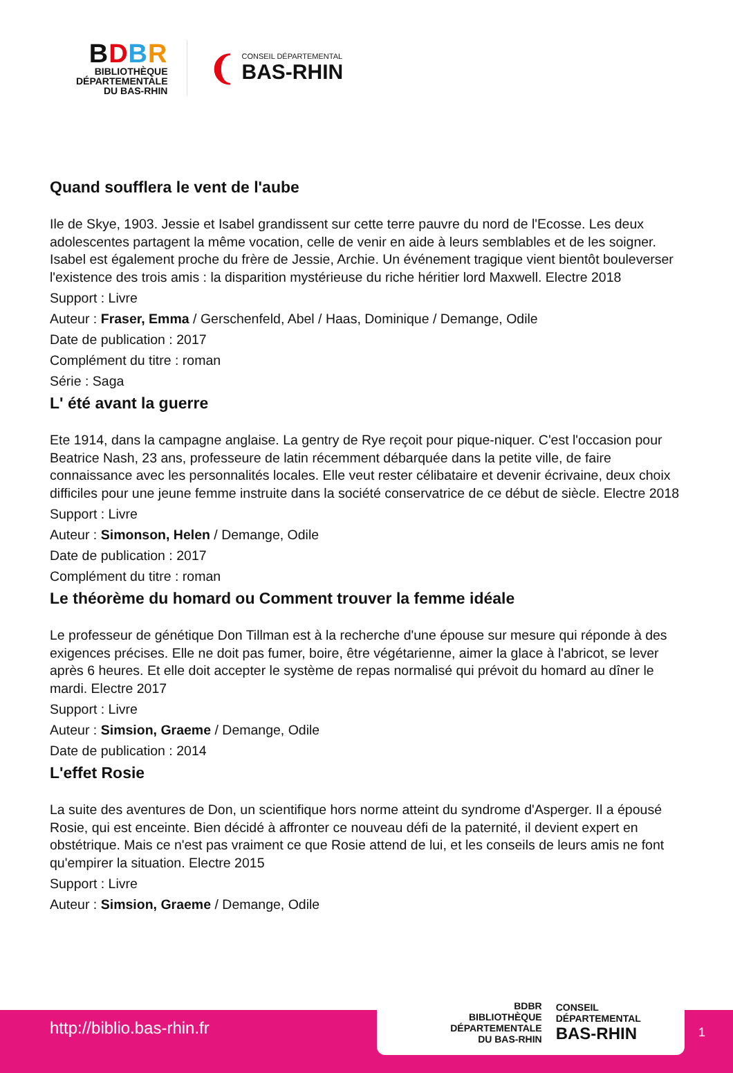BDBR
BIBLIOTHÈQUE
DÉPARTEMENTALE
DU BAS-RHIN
❨
CONSEIL DÉPARTEMENTAL
BAS-RHIN
Quand soufflera le vent de l'aube
Ile de Skye, 1903. Jessie et Isabel grandissent sur cette terre pauvre du nord de l'Ecosse. Les deux adolescentes partagent la même vocation, celle de venir en aide à leurs semblables et de les soigner. Isabel est également proche du frère de Jessie, Archie. Un événement tragique vient bientôt bouleverser l'existence des trois amis : la disparition mystérieuse du riche héritier lord Maxwell. Electre 2018
Support : Livre
Auteur : Fraser, Emma / Gerschenfeld, Abel / Haas, Dominique / Demange, Odile
Date de publication : 2017
Complément du titre : roman
Série : Saga
L' été avant la guerre
Ete 1914, dans la campagne anglaise. La gentry de Rye reçoit pour pique-niquer. C'est l'occasion pour Beatrice Nash, 23 ans, professeure de latin récemment débarquée dans la petite ville, de faire connaissance avec les personnalités locales. Elle veut rester célibataire et devenir écrivaine, deux choix difficiles pour une jeune femme instruite dans la société conservatrice de ce début de siècle. Electre 2018
Support : Livre
Auteur : Simonson, Helen / Demange, Odile
Date de publication : 2017
Complément du titre : roman
Le théorème du homard ou Comment trouver la femme idéale
Le professeur de génétique Don Tillman est à la recherche d'une épouse sur mesure qui réponde à des exigences précises. Elle ne doit pas fumer, boire, être végétarienne, aimer la glace à l'abricot, se lever après 6 heures. Et elle doit accepter le système de repas normalisé qui prévoit du homard au dîner le mardi. Electre 2017
Support : Livre
Auteur : Simsion, Graeme / Demange, Odile
Date de publication : 2014
L'effet Rosie
La suite des aventures de Don, un scientifique hors norme atteint du syndrome d'Asperger. Il a épousé Rosie, qui est enceinte. Bien décidé à affronter ce nouveau défi de la paternité, il devient expert en obstétrique. Mais ce n'est pas vraiment ce que Rosie attend de lui, et les conseils de leurs amis ne font qu'empirer la situation. Electre 2015
Support : Livre
Auteur : Simsion, Graeme / Demange, Odile
http://biblio.bas-rhin.fr
BDBR
BIBLIOTHÈQUE DÉPARTEMENTALE
DU BAS-RHIN
CONSEIL DÉPARTEMENTAL
BAS-RHIN
1